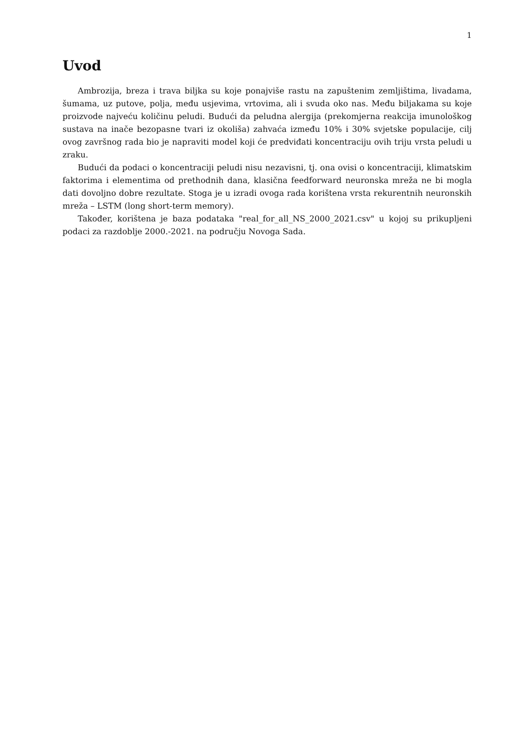1
Uvod
Ambrozija, breza i trava biljka su koje ponajviše rastu na zapuštenim zemljištima, livadama, šumama, uz putove, polja, među usjevima, vrtovima, ali i svuda oko nas. Među biljakama su koje proizvode najveću količinu peludi. Budući da peludna alergija (prekomjerna reakcija imunološkog sustava na inače bezopasne tvari iz okoliša) zahvaća između 10% i 30% svjetske populacije, cilj ovog završnog rada bio je napraviti model koji će predviđati koncentraciju ovih triju vrsta peludi u zraku.
Budući da podaci o koncentraciji peludi nisu nezavisni, tj. ona ovisi o koncentraciji, klimatskim faktorima i elementima od prethodnih dana, klasična feedforward neuronska mreža ne bi mogla dati dovoljno dobre rezultate. Stoga je u izradi ovoga rada korištena vrsta rekurentnih neuronskih mreža – LSTM (long short-term memory).
Također, korištena je baza podataka "real_for_all_NS_2000_2021.csv" u kojoj su prikupljeni podaci za razdoblje 2000.-2021. na području Novoga Sada.